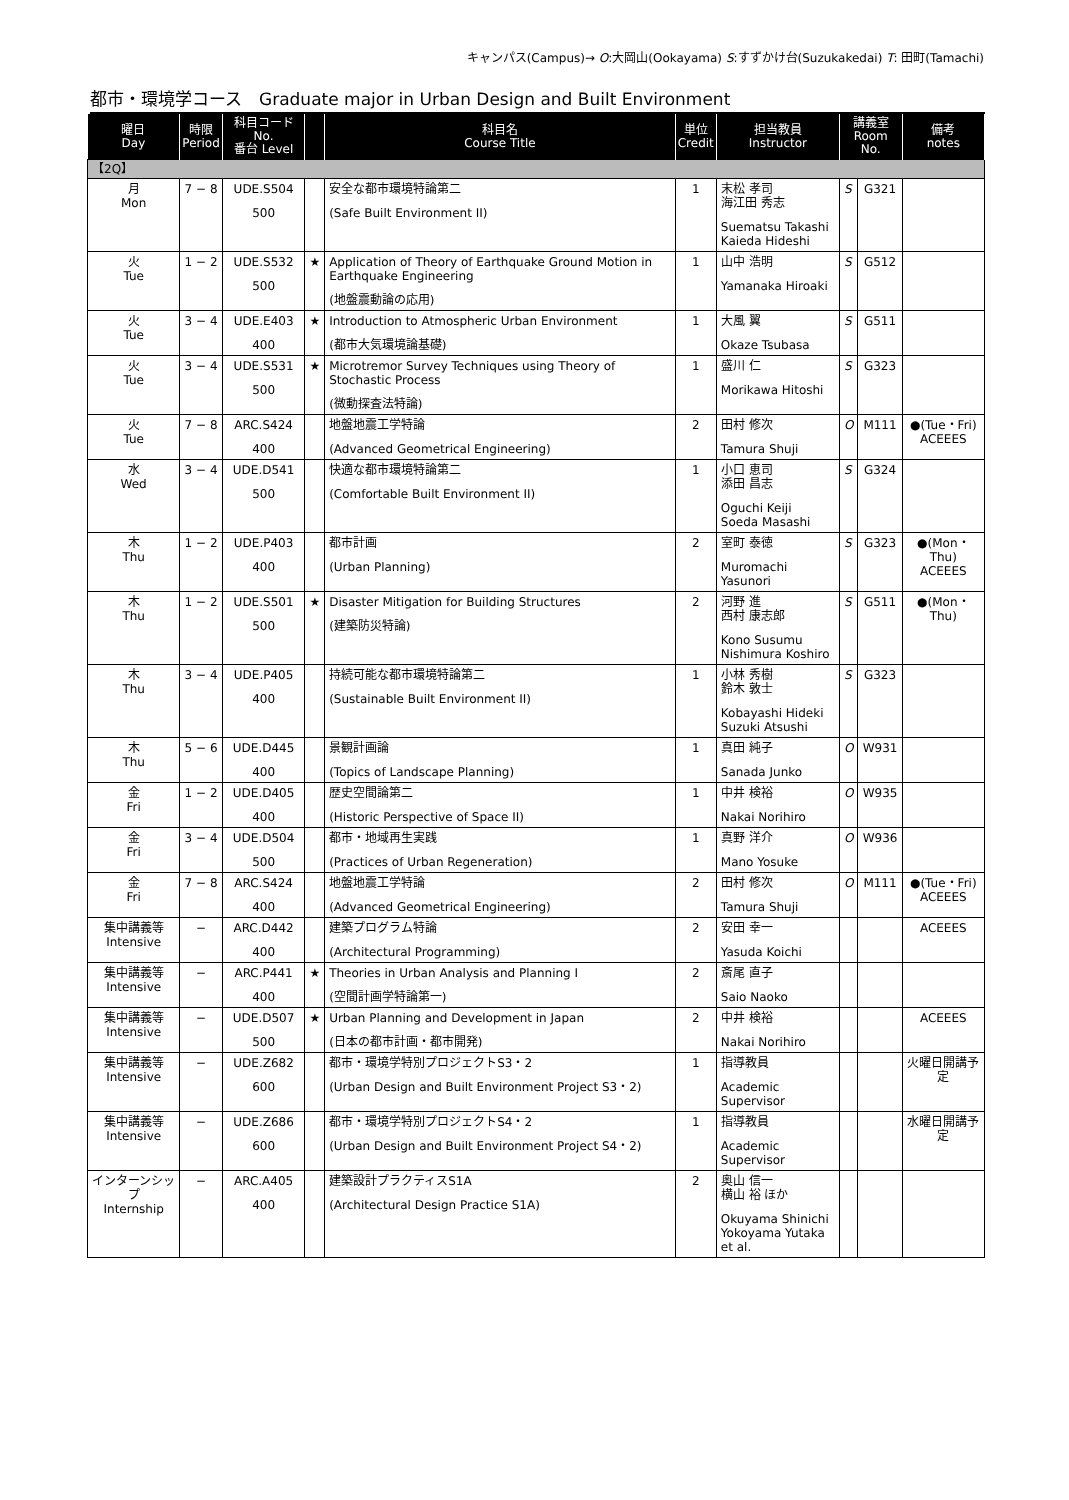キャンパス(Campus)→ O:大岡山(Ookayama) S:すずかけ台(Suzukakedai) T: 田町(Tamachi)
都市・環境学コース　Graduate major in Urban Design and Built Environment
| 曜日 Day | 時限 Period | 科目コード No. 番台 Level | | 科目名 Course Title | 単位 Credit | 担当教員 Instructor | 講義室 Room No. | | 備考 notes |
| --- | --- | --- | --- | --- | --- | --- | --- | --- | --- |
| 【2Q】 | | | | | | | | | |
| 月 Mon | 7 − 8 | UDE.S504 500 | | 安全な都市環境特論第二 (Safe Built Environment II) | 1 | 末松 孝司 海江田 秀志 Suematsu Takashi Kaieda Hideshi | S | G321 | |
| 火 Tue | 1 − 2 | UDE.S532 500 | ★ | Application of Theory of Earthquake Ground Motion in Earthquake Engineering (地盤震動論の応用) | 1 | 山中 浩明 Yamanaka Hiroaki | S | G512 | |
| 火 Tue | 3 − 4 | UDE.E403 400 | ★ | Introduction to Atmospheric Urban Environment (都市大気環境論基礎) | 1 | 大風 翼 Okaze Tsubasa | S | G511 | |
| 火 Tue | 3 − 4 | UDE.S531 500 | ★ | Microtremor Survey Techniques using Theory of Stochastic Process (微動探査法特論) | 1 | 盛川 仁 Morikawa Hitoshi | S | G323 | |
| 火 Tue | 7 − 8 | ARC.S424 400 | | 地盤地震工学特論 (Advanced Geometrical Engineering) | 2 | 田村 修次 Tamura Shuji | O | M111 | ●(Tue・Fri) ACEEES |
| 水 Wed | 3 − 4 | UDE.D541 500 | | 快適な都市環境特論第二 (Comfortable Built Environment II) | 1 | 小口 恵司 添田 昌志 Oguchi Keiji Soeda Masashi | S | G324 | |
| 木 Thu | 1 − 2 | UDE.P403 400 | | 都市計画 (Urban Planning) | 2 | 室町 泰徳 Muromachi Yasunori | S | G323 | ●(Mon・Thu) ACEEES |
| 木 Thu | 1 − 2 | UDE.S501 500 | ★ | Disaster Mitigation for Building Structures (建築防災特論) | 2 | 河野 進 西村 康志郎 Kono Susumu Nishimura Koshiro | S | G511 | ●(Mon・Thu) |
| 木 Thu | 3 − 4 | UDE.P405 400 | | 持続可能な都市環境特論第二 (Sustainable Built Environment II) | 1 | 小林 秀樹 鈴木 敦士 Kobayashi Hideki Suzuki Atsushi | S | G323 | |
| 木 Thu | 5 − 6 | UDE.D445 400 | | 景観計画論 (Topics of Landscape Planning) | 1 | 真田 純子 Sanada Junko | O | W931 | |
| 金 Fri | 1 − 2 | UDE.D405 400 | | 歴史空間論第二 (Historic Perspective of Space II) | 1 | 中井 検裕 Nakai Norihiro | O | W935 | |
| 金 Fri | 3 − 4 | UDE.D504 500 | | 都市・地域再生実践 (Practices of Urban Regeneration) | 1 | 真野 洋介 Mano Yosuke | O | W936 | |
| 金 Fri | 7 − 8 | ARC.S424 400 | | 地盤地震工学特論 (Advanced Geometrical Engineering) | 2 | 田村 修次 Tamura Shuji | O | M111 | ●(Tue・Fri) ACEEES |
| 集中講義等 Intensive | − | ARC.D442 400 | | 建築プログラム特論 (Architectural Programming) | 2 | 安田 幸一 Yasuda Koichi | | | ACEEES |
| 集中講義等 Intensive | − | ARC.P441 400 | ★ | Theories in Urban Analysis and Planning I (空間計画学特論第一) | 2 | 斎尾 直子 Saio Naoko | | | |
| 集中講義等 Intensive | − | UDE.D507 500 | ★ | Urban Planning and Development in Japan (日本の都市計画・都市開発) | 2 | 中井 検裕 Nakai Norihiro | | | ACEEES |
| 集中講義等 Intensive | − | UDE.Z682 600 | | 都市・環境学特別プロジェクトS3・2 (Urban Design and Built Environment Project S3・2) | 1 | 指導教員 Academic Supervisor | | | 火曜日開講予定 |
| 集中講義等 Intensive | − | UDE.Z686 600 | | 都市・環境学特別プロジェクトS4・2 (Urban Design and Built Environment Project S4・2) | 1 | 指導教員 Academic Supervisor | | | 水曜日開講予定 |
| インターンシップ Internship | − | ARC.A405 400 | | 建築設計プラクティスS1A (Architectural Design Practice S1A) | 2 | 奥山 信一 横山 裕 ほか Okuyama Shinichi Yokoyama Yutaka et al. | | | |